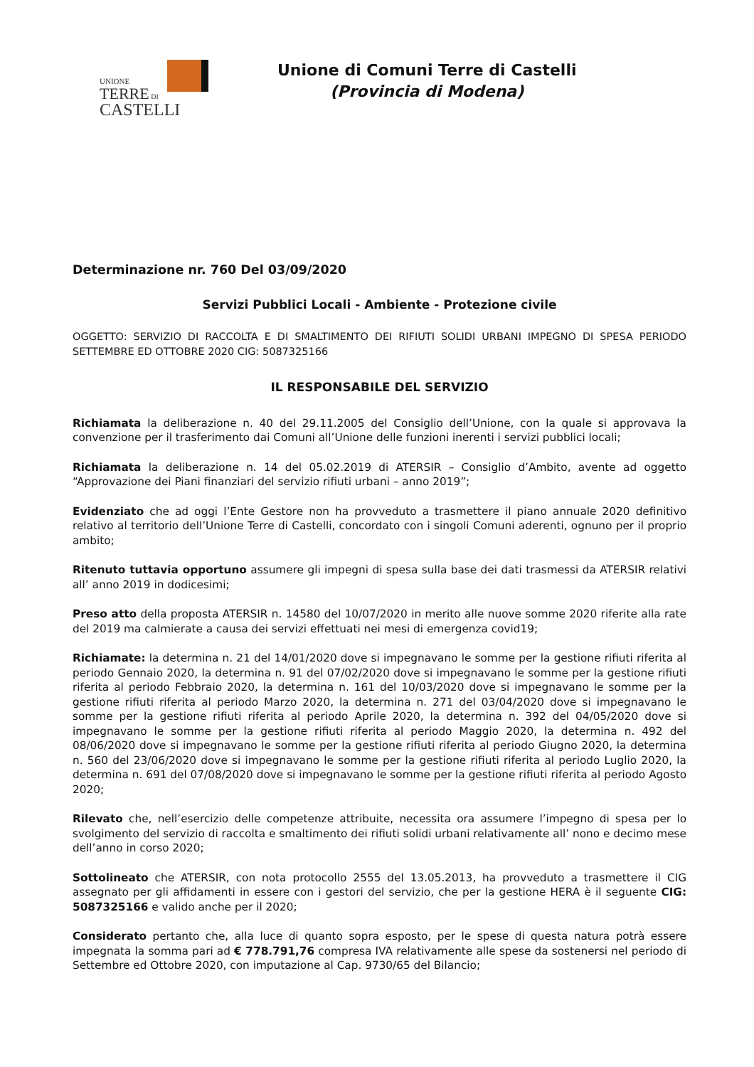UNIONE
TERRE DI
CASTELLI
Unione di Comuni Terre di Castelli
(Provincia di Modena)
Determinazione nr. 760 Del 03/09/2020
Servizi Pubblici Locali - Ambiente - Protezione civile
OGGETTO: SERVIZIO DI RACCOLTA E DI SMALTIMENTO DEI RIFIUTI SOLIDI URBANI IMPEGNO DI SPESA PERIODO SETTEMBRE ED OTTOBRE 2020 CIG: 5087325166
IL RESPONSABILE DEL SERVIZIO
Richiamata la deliberazione n. 40 del 29.11.2005 del Consiglio dell’Unione, con la quale si approvava la convenzione per il trasferimento dai Comuni all’Unione delle funzioni inerenti i servizi pubblici locali;
Richiamata la deliberazione n. 14 del 05.02.2019 di ATERSIR – Consiglio d’Ambito, avente ad oggetto “Approvazione dei Piani finanziari del servizio rifiuti urbani – anno 2019”;
Evidenziato che ad oggi l’Ente Gestore non ha provveduto a trasmettere il piano annuale 2020 definitivo relativo al territorio dell’Unione Terre di Castelli, concordato con i singoli Comuni aderenti, ognuno per il proprio ambito;
Ritenuto tuttavia opportuno assumere gli impegni di spesa sulla base dei dati trasmessi da ATERSIR relativi all’ anno 2019 in dodicesimi;
Preso atto della proposta ATERSIR n. 14580 del 10/07/2020 in merito alle nuove somme 2020 riferite alla rate del 2019 ma calmierate a causa dei servizi effettuati nei mesi di emergenza covid19;
Richiamate: la determina n. 21 del 14/01/2020 dove si impegnavano le somme per la gestione rifiuti riferita al periodo Gennaio 2020, la determina n. 91 del 07/02/2020 dove si impegnavano le somme per la gestione rifiuti riferita al periodo Febbraio 2020, la determina n. 161 del 10/03/2020 dove si impegnavano le somme per la gestione rifiuti riferita al periodo Marzo 2020, la determina n. 271 del 03/04/2020 dove si impegnavano le somme per la gestione rifiuti riferita al periodo Aprile 2020, la determina n. 392 del 04/05/2020 dove si impegnavano le somme per la gestione rifiuti riferita al periodo Maggio 2020, la determina n. 492 del 08/06/2020 dove si impegnavano le somme per la gestione rifiuti riferita al periodo Giugno 2020, la determina n. 560 del 23/06/2020 dove si impegnavano le somme per la gestione rifiuti riferita al periodo Luglio 2020, la determina n. 691 del 07/08/2020 dove si impegnavano le somme per la gestione rifiuti riferita al periodo Agosto 2020;
Rilevato che, nell’esercizio delle competenze attribuite, necessita ora assumere l’impegno di spesa per lo svolgimento del servizio di raccolta e smaltimento dei rifiuti solidi urbani relativamente all’ nono e decimo mese dell’anno in corso 2020;
Sottolineato che ATERSIR, con nota protocollo 2555 del 13.05.2013, ha provveduto a trasmettere il CIG assegnato per gli affidamenti in essere con i gestori del servizio, che per la gestione HERA è il seguente CIG: 5087325166 e valido anche per il 2020;
Considerato pertanto che, alla luce di quanto sopra esposto, per le spese di questa natura potrà essere impegnata la somma pari ad € 778.791,76 compresa IVA relativamente alle spese da sostenersi nel periodo di Settembre ed Ottobre 2020, con imputazione al Cap. 9730/65 del Bilancio;